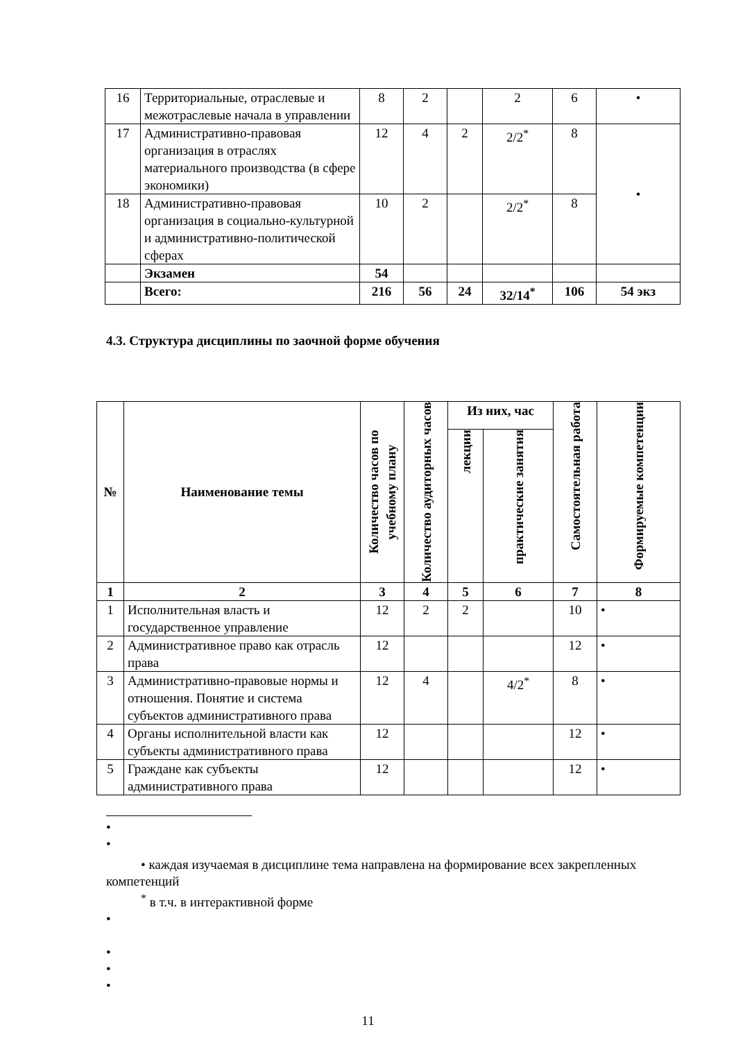| 16 | Территориальные, отраслевые и межотраслевые начала в управлении | 8 | 2 | | 2 | 6 | • |
| 17 | Административно-правовая организация в отраслях материального производства (в сфере экономики) | 12 | 4 | 2 | 2/2<sup>*</sup> | 8 | • |
| 18 | Административно-правовая организация в социально-культурной и административно-политической сферах | 10 | 2 | | 2/2<sup>*</sup> | 8 | |
| | Экзамен | 54 | | | | | |
| | Всего: | 216 | 56 | 24 | 32/14<sup>*</sup> | 106 | 54 экз |
4.3. Структура дисциплины по заочной форме обучения
| № | Наименование темы | Количество часов по учебному плану | Количество аудиторных часов | Из них, час | | Самостоятельная работа | Формируемые компетенции |
| --- | --- | --- | --- | --- | --- | --- | --- |
| | | | | лекции | практические занятия | | |
| 1 | 2 | 3 | 4 | 5 | 6 | 7 | 8 |
| 1 | Исполнительная власть и государственное управление | 12 | 2 | 2 | | 10 | • |
| 2 | Административное право как отрасль права | 12 | | | | 12 | • |
| 3 | Административно-правовые нормы и отношения. Понятие и система субъектов административного права | 12 | 4 | | 4/2<sup>*</sup> | 8 | • |
| 4 | Органы исполнительной власти как субъекты административного права | 12 | | | | 12 | • |
| 5 | Граждане как субъекты административного права | 12 | | | | 12 | • |
•
•
• каждая изучаемая в дисциплине тема направлена на формирование всех закрепленных компетенций
<sup>*</sup> в т.ч. в интерактивной форме
•
•
•
•
11